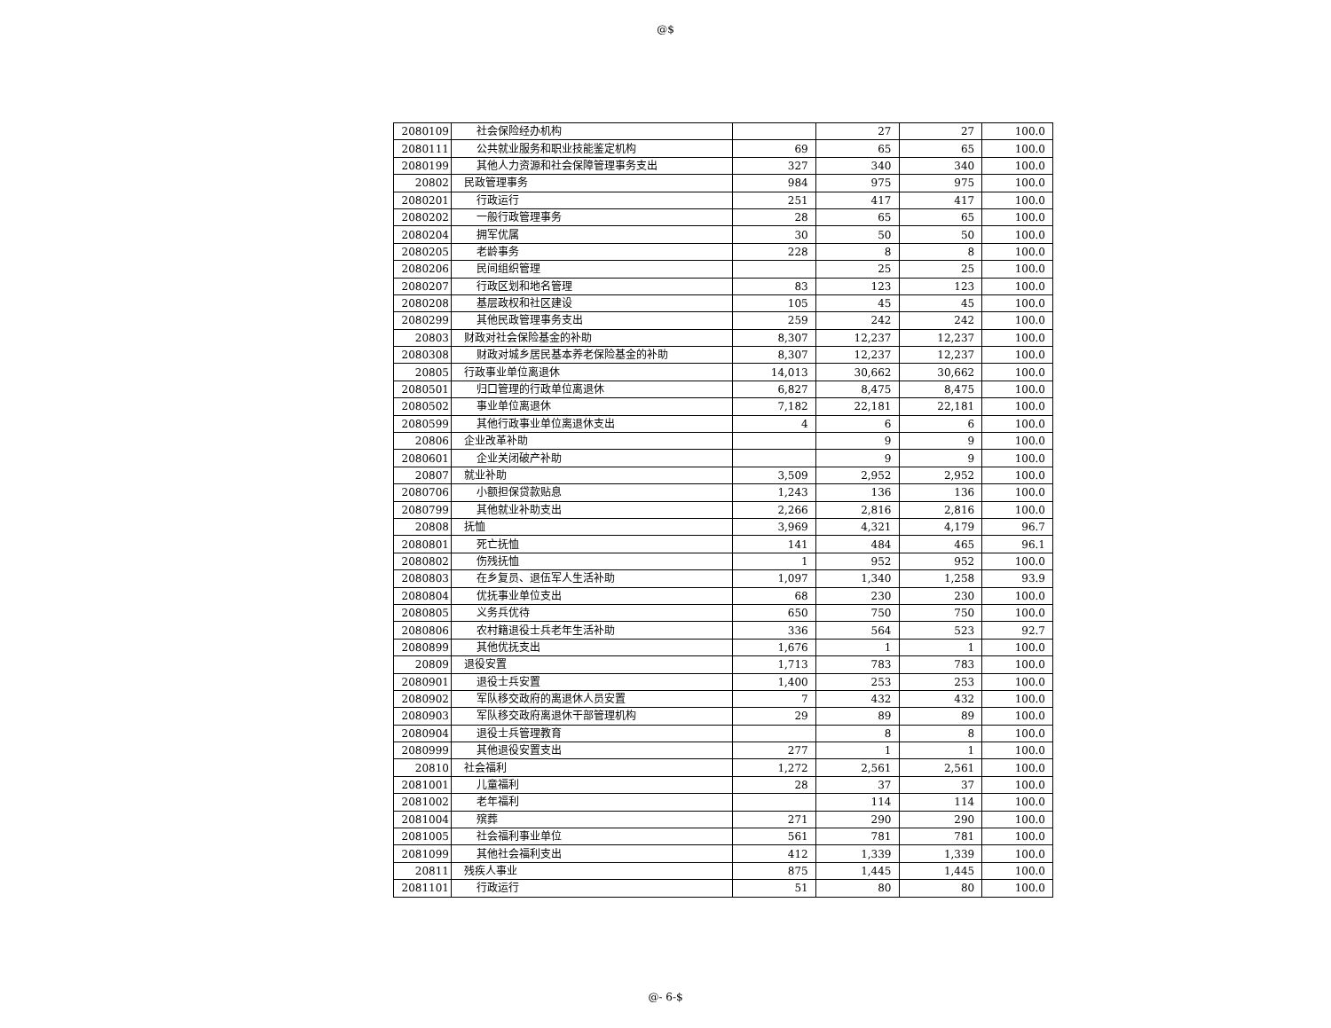@$
| 2080109 | 社会保险经办机构 | | 27 | 27 | 100.0 |
| 2080111 | 公共就业服务和职业技能鉴定机构 | 69 | 65 | 65 | 100.0 |
| 2080199 | 其他人力资源和社会保障管理事务支出 | 327 | 340 | 340 | 100.0 |
| 20802 | 民政管理事务 | 984 | 975 | 975 | 100.0 |
| 2080201 | 行政运行 | 251 | 417 | 417 | 100.0 |
| 2080202 | 一般行政管理事务 | 28 | 65 | 65 | 100.0 |
| 2080204 | 拥军优属 | 30 | 50 | 50 | 100.0 |
| 2080205 | 老龄事务 | 228 | 8 | 8 | 100.0 |
| 2080206 | 民间组织管理 | | 25 | 25 | 100.0 |
| 2080207 | 行政区划和地名管理 | 83 | 123 | 123 | 100.0 |
| 2080208 | 基层政权和社区建设 | 105 | 45 | 45 | 100.0 |
| 2080299 | 其他民政管理事务支出 | 259 | 242 | 242 | 100.0 |
| 20803 | 财政对社会保险基金的补助 | 8,307 | 12,237 | 12,237 | 100.0 |
| 2080308 | 财政对城乡居民基本养老保险基金的补助 | 8,307 | 12,237 | 12,237 | 100.0 |
| 20805 | 行政事业单位离退休 | 14,013 | 30,662 | 30,662 | 100.0 |
| 2080501 | 归口管理的行政单位离退休 | 6,827 | 8,475 | 8,475 | 100.0 |
| 2080502 | 事业单位离退休 | 7,182 | 22,181 | 22,181 | 100.0 |
| 2080599 | 其他行政事业单位离退休支出 | 4 | 6 | 6 | 100.0 |
| 20806 | 企业改革补助 | | 9 | 9 | 100.0 |
| 2080601 | 企业关闭破产补助 | | 9 | 9 | 100.0 |
| 20807 | 就业补助 | 3,509 | 2,952 | 2,952 | 100.0 |
| 2080706 | 小额担保贷款贴息 | 1,243 | 136 | 136 | 100.0 |
| 2080799 | 其他就业补助支出 | 2,266 | 2,816 | 2,816 | 100.0 |
| 20808 | 抚恤 | 3,969 | 4,321 | 4,179 | 96.7 |
| 2080801 | 死亡抚恤 | 141 | 484 | 465 | 96.1 |
| 2080802 | 伤残抚恤 | 1 | 952 | 952 | 100.0 |
| 2080803 | 在乡复员、退伍军人生活补助 | 1,097 | 1,340 | 1,258 | 93.9 |
| 2080804 | 优抚事业单位支出 | 68 | 230 | 230 | 100.0 |
| 2080805 | 义务兵优待 | 650 | 750 | 750 | 100.0 |
| 2080806 | 农村籍退役士兵老年生活补助 | 336 | 564 | 523 | 92.7 |
| 2080899 | 其他优抚支出 | 1,676 | 1 | 1 | 100.0 |
| 20809 | 退役安置 | 1,713 | 783 | 783 | 100.0 |
| 2080901 | 退役士兵安置 | 1,400 | 253 | 253 | 100.0 |
| 2080902 | 军队移交政府的离退休人员安置 | 7 | 432 | 432 | 100.0 |
| 2080903 | 军队移交政府离退休干部管理机构 | 29 | 89 | 89 | 100.0 |
| 2080904 | 退役士兵管理教育 | | 8 | 8 | 100.0 |
| 2080999 | 其他退役安置支出 | 277 | 1 | 1 | 100.0 |
| 20810 | 社会福利 | 1,272 | 2,561 | 2,561 | 100.0 |
| 2081001 | 儿童福利 | 28 | 37 | 37 | 100.0 |
| 2081002 | 老年福利 | | 114 | 114 | 100.0 |
| 2081004 | 殡葬 | 271 | 290 | 290 | 100.0 |
| 2081005 | 社会福利事业单位 | 561 | 781 | 781 | 100.0 |
| 2081099 | 其他社会福利支出 | 412 | 1,339 | 1,339 | 100.0 |
| 20811 | 残疾人事业 | 875 | 1,445 | 1,445 | 100.0 |
| 2081101 | 行政运行 | 51 | 80 | 80 | 100.0 |
@- 6-$